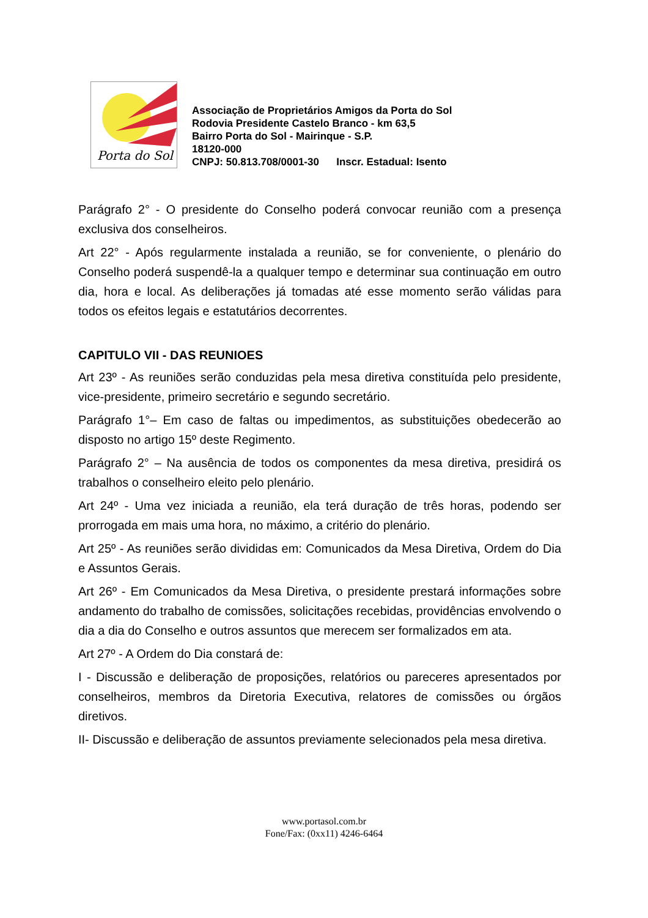Porta do Sol
Associação de Proprietários Amigos da Porta do Sol
Rodovia Presidente Castelo Branco - km 63,5
Bairro Porta do Sol - Mairinque - S.P.
18120-000
CNPJ: 50.813.708/0001-30 Inscr. Estadual: Isento
Parágrafo 2° - O presidente do Conselho poderá convocar reunião com a presença exclusiva dos conselheiros.
Art 22° - Após regularmente instalada a reunião, se for conveniente, o plenário do Conselho poderá suspendê-la a qualquer tempo e determinar sua continuação em outro dia, hora e local. As deliberações já tomadas até esse momento serão válidas para todos os efeitos legais e estatutários decorrentes.
CAPITULO VII - DAS REUNIOES
Art 23º - As reuniões serão conduzidas pela mesa diretiva constituída pelo presidente, vice-presidente, primeiro secretário e segundo secretário.
Parágrafo 1°– Em caso de faltas ou impedimentos, as substituições obedecerão ao disposto no artigo 15º deste Regimento.
Parágrafo 2° – Na ausência de todos os componentes da mesa diretiva, presidirá os trabalhos o conselheiro eleito pelo plenário.
Art 24º - Uma vez iniciada a reunião, ela terá duração de três horas, podendo ser prorrogada em mais uma hora, no máximo, a critério do plenário.
Art 25º - As reuniões serão divididas em: Comunicados da Mesa Diretiva, Ordem do Dia e Assuntos Gerais.
Art 26º - Em Comunicados da Mesa Diretiva, o presidente prestará informações sobre andamento do trabalho de comissões, solicitações recebidas, providências envolvendo o dia a dia do Conselho e outros assuntos que merecem ser formalizados em ata.
Art 27º - A Ordem do Dia constará de:
I - Discussão e deliberação de proposições, relatórios ou pareceres apresentados por conselheiros, membros da Diretoria Executiva, relatores de comissões ou órgãos diretivos.
II- Discussão e deliberação de assuntos previamente selecionados pela mesa diretiva.
www.portasol.com.br
Fone/Fax: (0xx11) 4246-6464